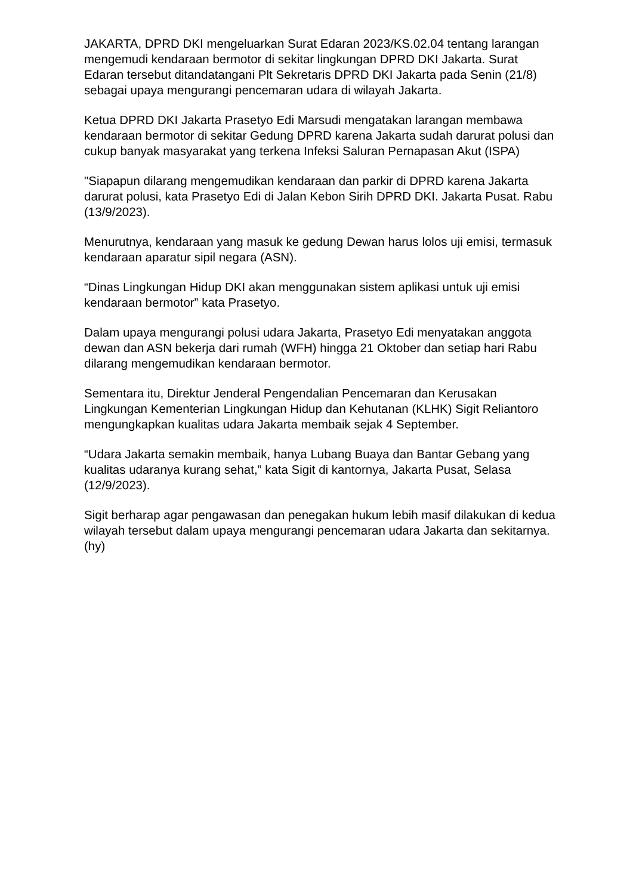JAKARTA, DPRD DKI mengeluarkan Surat Edaran 2023/KS.02.04 tentang larangan mengemudi kendaraan bermotor di sekitar lingkungan DPRD DKI Jakarta. Surat Edaran tersebut ditandatangani Plt Sekretaris DPRD DKI Jakarta pada Senin (21/8) sebagai upaya mengurangi pencemaran udara di wilayah Jakarta.
Ketua DPRD DKI Jakarta Prasetyo Edi Marsudi mengatakan larangan membawa kendaraan bermotor di sekitar Gedung DPRD karena Jakarta sudah darurat polusi dan cukup banyak masyarakat yang terkena Infeksi Saluran Pernapasan Akut (ISPA)
"Siapapun dilarang mengemudikan kendaraan dan parkir di DPRD karena Jakarta darurat polusi, kata Prasetyo Edi di Jalan Kebon Sirih DPRD DKI. Jakarta Pusat. Rabu (13/9/2023).
Menurutnya, kendaraan yang masuk ke gedung Dewan harus lolos uji emisi, termasuk kendaraan aparatur sipil negara (ASN).
“Dinas Lingkungan Hidup DKI akan menggunakan sistem aplikasi untuk uji emisi kendaraan bermotor” kata Prasetyo.
Dalam upaya mengurangi polusi udara Jakarta, Prasetyo Edi menyatakan anggota dewan dan ASN bekerja dari rumah (WFH) hingga 21 Oktober dan setiap hari Rabu dilarang mengemudikan kendaraan bermotor.
Sementara itu, Direktur Jenderal Pengendalian Pencemaran dan Kerusakan Lingkungan Kementerian Lingkungan Hidup dan Kehutanan (KLHK) Sigit Reliantoro mengungkapkan kualitas udara Jakarta membaik sejak 4 September.
“Udara Jakarta semakin membaik, hanya Lubang Buaya dan Bantar Gebang yang kualitas udaranya kurang sehat,” kata Sigit di kantornya, Jakarta Pusat, Selasa (12/9/2023).
Sigit berharap agar pengawasan dan penegakan hukum lebih masif dilakukan di kedua wilayah tersebut dalam upaya mengurangi pencemaran udara Jakarta dan sekitarnya. (hy)